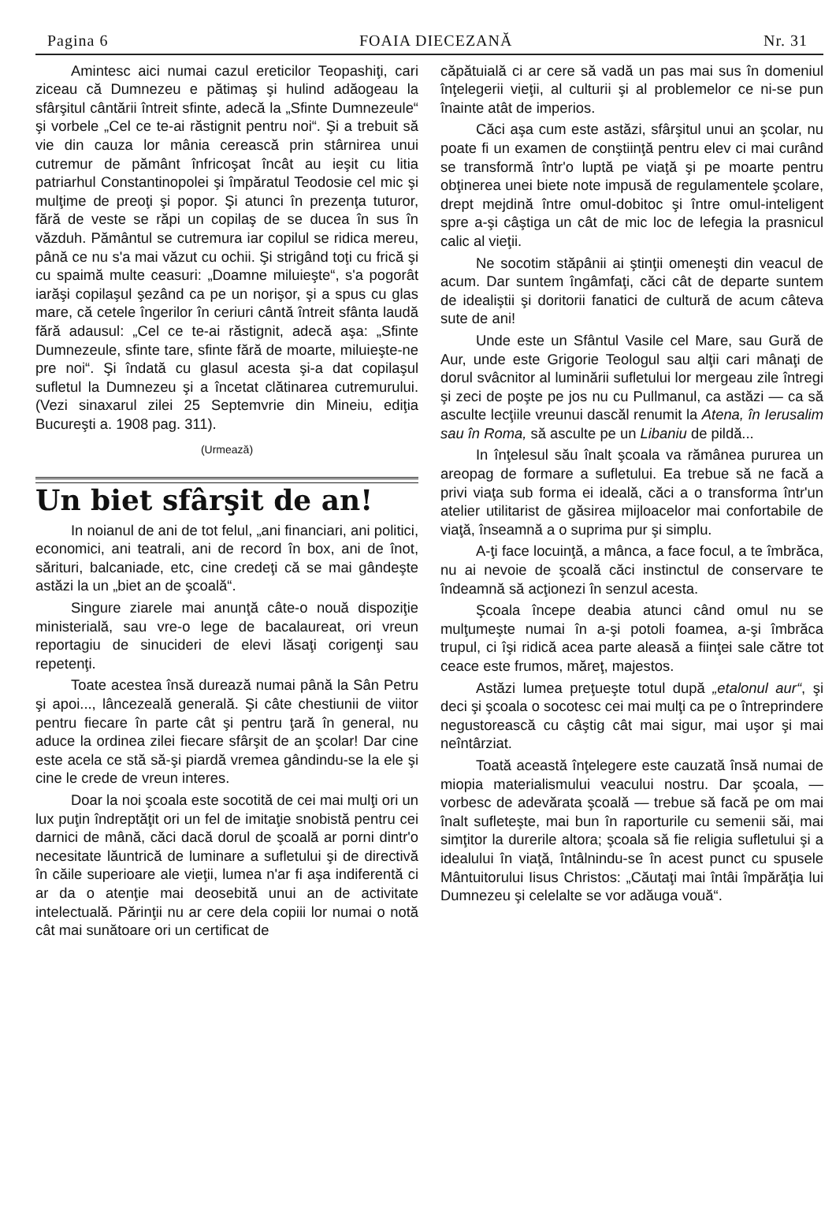Pagina 6 FOAIA DIECEZANĂ Nr. 31
Amintesc aici numai cazul ereticilor Teopashiţi, cari ziceau că Dumnezeu e pătimaş şi hulind adăogeau la sfârşitul cântării întreit sfinte, adecă la „Sfinte Dumnezeule“ şi vorbele „Cel ce te-ai răstignit pentru noi“. Şi a trebuit să vie din cauza lor mânia cerească prin stârnirea unui cutremur de pământ înfricoşat încât au ieşit cu litia patriarhul Constantinopolei şi împăratul Teodosie cel mic şi mulţime de preoţi şi popor. Şi atunci în prezenţa tuturor, fără de veste se răpi un copilaş de se ducea în sus în văzduh. Pământul se cutremura iar copilul se ridica mereu, până ce nu s'a mai văzut cu ochii. Şi strigând toţi cu frică şi cu spaimă multe ceasuri: „Doamne miluieşte“, s'a pogorât iarăşi copilaşul şezând ca pe un norişor, şi a spus cu glas mare, că cetele îngerilor în ceriuri cântă întreit sfânta laudă fără adausul: „Cel ce te-ai răstignit, adecă aşa: „Sfinte Dumnezeule, sfinte tare, sfinte fără de moarte, miluieşte-ne pre noi“. Şi îndată cu glasul acesta şi-a dat copilaşul sufletul la Dumnezeu şi a încetat clătinarea cutremurului. (Vezi sinaxarul zilei 25 Septemvrie din Mineiu, ediţia Bucureşti a. 1908 pag. 311).
(Urmează)
Un biet sfârşit de an!
In noianul de ani de tot felul, „ani financiari, ani politici, economici, ani teatrali, ani de record în box, ani de înot, sărituri, balcaniade, etc, cine credeţi că se mai gândeşte astăzi la un „biet an de şcoală“.
Singure ziarele mai anunţă câte-o nouă dispoziţie ministerială, sau vre-o lege de bacalaureat, ori vreun reportagiu de sinucideri de elevi lăsaţi corigenţi sau repetenţi.
Toate acestea însă durează numai până la Sân Petru şi apoi..., lâncezeală generală. Şi câte chestiunii de viitor pentru fiecare în parte cât şi pentru ţară în general, nu aduce la ordinea zilei fiecare sfârşit de an şcolar! Dar cine este acela ce stă să-şi piardă vremea gândindu-se la ele şi cine le crede de vreun interes.
Doar la noi şcoala este socotită de cei mai mulţi ori un lux puţin îndreptăţit ori un fel de imitaţie snobistă pentru cei darnici de mână, căci dacă dorul de şcoală ar porni dintr'o necesitate lăuntrică de luminare a sufletului şi de directivă în căile superioare ale vieţii, lumea n'ar fi aşa indiferentă ci ar da o atenţie mai deosebită unui an de activitate intelectuală. Părinţii nu ar cere dela copiii lor numai o notă cât mai sunătoare ori un certificat de
căpătuială ci ar cere să vadă un pas mai sus în domeniul înţelegerii vieţii, al culturii şi al problemelor ce ni-se pun înainte atât de imperios.
Căci aşa cum este astăzi, sfârşitul unui an şcolar, nu poate fi un examen de conştiinţă pentru elev ci mai curând se transformă într'o luptă pe viaţă şi pe moarte pentru obţinerea unei biete note impusă de regulamentele şcolare, drept mejdină între omul-dobitoc şi între omul-inteligent spre a-şi câştiga un cât de mic loc de lefegia la prasnicul calic al vieţii.
Ne socotim stăpânii ai ştinţii omeneşti din veacul de acum. Dar suntem îngâmfaţi, căci cât de departe suntem de idealiştii şi doritorii fanatici de cultură de acum câteva sute de ani!
Unde este un Sfântul Vasile cel Mare, sau Gură de Aur, unde este Grigorie Teologul sau alţii cari mânaţi de dorul svâcnitor al luminării sufletului lor mergeau zile întregi şi zeci de poşte pe jos nu cu Pullmanul, ca astăzi — ca să asculte lecţiile vreunui dascăl renumit la Atena, în Ierusalim sau în Roma, să asculte pe un Libaniu de pildă...
In înţelesul său înalt şcoala va rămânea pururea un areopag de formare a sufletului. Ea trebue să ne facă a privi viaţa sub forma ei ideală, căci a o transforma într'un atelier utilitarist de găsirea mijloacelor mai confortabile de viaţă, înseamnă a o suprima pur şi simplu.
A-ţi face locuinţă, a mânca, a face focul, a te îmbrăca, nu ai nevoie de şcoală căci instinctul de conservare te îndeamnă să acţionezi în senzul acesta.
Şcoala începe deabia atunci când omul nu se mulţumeşte numai în a-şi potoli foamea, a-şi îmbrăca trupul, ci îşi ridică acea parte aleasă a fiinţei sale către tot ceace este frumos, măreţ, majestos.
Astăzi lumea preţueşte totul după „etalonul aur“, şi deci şi şcoala o socotesc cei mai mulţi ca pe o întreprindere negustorească cu câştig cât mai sigur, mai uşor şi mai neîntârziat.
Toată această înţelegere este cauzată însă numai de miopia materialismului veacului nostru. Dar şcoala, — vorbesc de adevărata şcoală — trebue să facă pe om mai înalt sufleteşte, mai bun în raporturile cu semenii săi, mai simţitor la durerile altora; şcoala să fie religia sufletului şi a idealului în viaţă, întâlnindu-se în acest punct cu spusele Mântuitorului Iisus Christos: „Căutaţi mai întâi împărăţia lui Dumnezeu şi celelalte se vor adăuga vouă“.